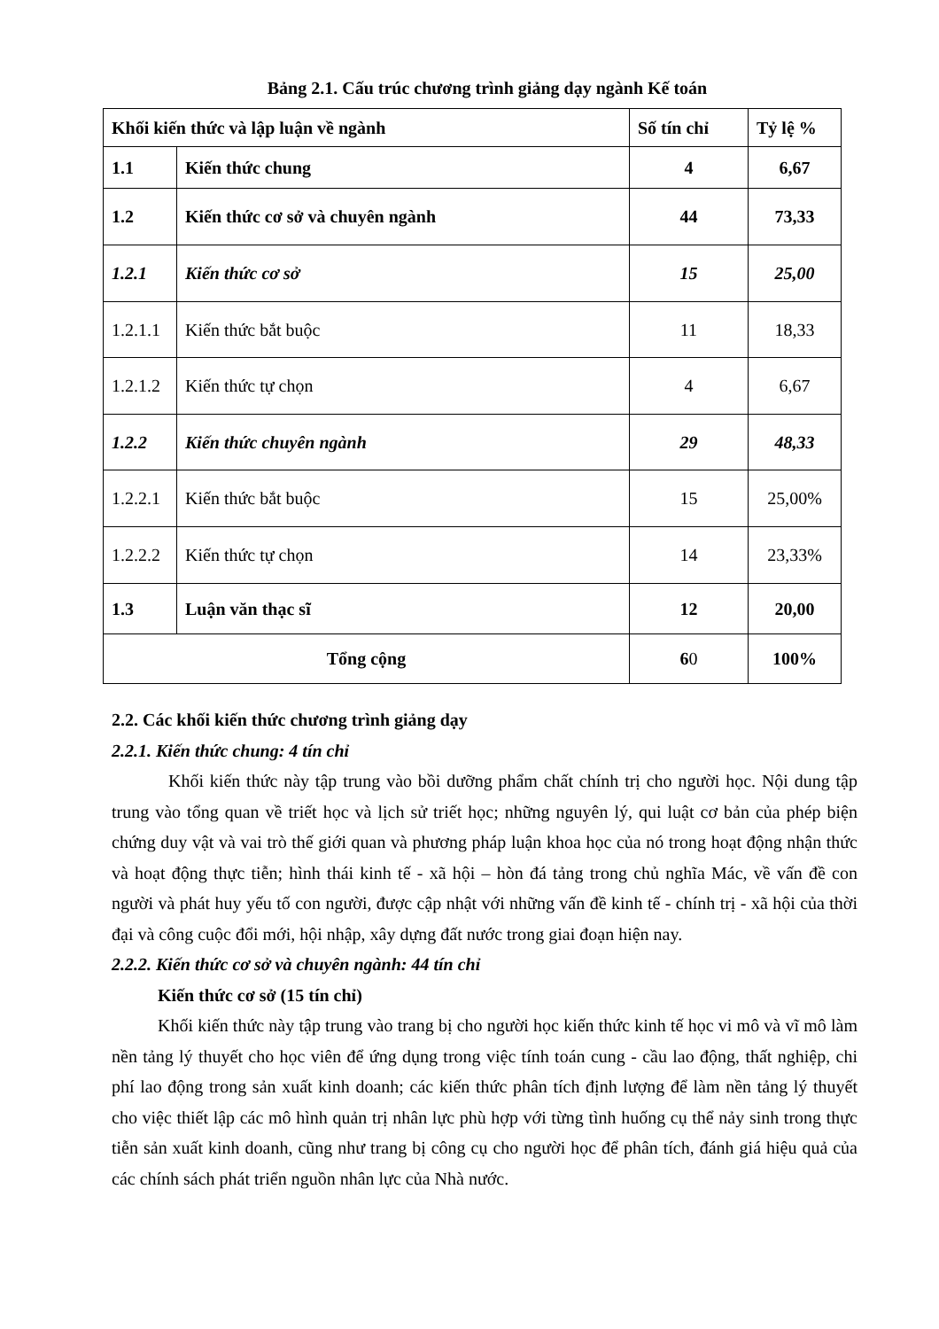Bảng 2.1. Cấu trúc chương trình giảng dạy ngành Kế toán
| Khối kiến thức và lập luận về ngành | | Số tín chỉ | Tỷ lệ % |
| --- | --- | --- | --- |
| 1.1 | Kiến thức chung | 4 | 6,67 |
| 1.2 | Kiến thức cơ sở và chuyên ngành | 44 | 73,33 |
| 1.2.1 | Kiến thức cơ sở | 15 | 25,00 |
| 1.2.1.1 | Kiến thức bắt buộc | 11 | 18,33 |
| 1.2.1.2 | Kiến thức tự chọn | 4 | 6,67 |
| 1.2.2 | Kiến thức chuyên ngành | 29 | 48,33 |
| 1.2.2.1 | Kiến thức bắt buộc | 15 | 25,00% |
| 1.2.2.2 | Kiến thức tự chọn | 14 | 23,33% |
| 1.3 | Luận văn thạc sĩ | 12 | 20,00 |
| Tổng cộng | | 6 0 | 100% |
2.2. Các khối kiến thức chương trình giảng dạy
2.2.1. Kiến thức chung: 4 tín chỉ
Khối kiến thức này tập trung vào bồi dưỡng phẩm chất chính trị cho người học. Nội dung tập trung vào tổng quan về triết học và lịch sử triết học; những nguyên lý, qui luật cơ bản của phép biện chứng duy vật và vai trò thế giới quan và phương pháp luận khoa học của nó trong hoạt động nhận thức và hoạt động thực tiễn; hình thái kinh tế - xã hội – hòn đá tảng trong chủ nghĩa Mác, về vấn đề con người và phát huy yếu tố con người, được cập nhật với những vấn đề kinh tế - chính trị - xã hội của thời đại và công cuộc đổi mới, hội nhập, xây dựng đất nước trong giai đoạn hiện nay.
2.2.2. Kiến thức cơ sở và chuyên ngành: 44 tín chỉ
Kiến thức cơ sở (15 tín chỉ)
Khối kiến thức này tập trung vào trang bị cho người học kiến thức kinh tế học vi mô và vĩ mô làm nền tảng lý thuyết cho học viên để ứng dụng trong việc tính toán cung - cầu lao động, thất nghiệp, chi phí lao động trong sản xuất kinh doanh; các kiến thức phân tích định lượng để làm nền tảng lý thuyết cho việc thiết lập các mô hình quản trị nhân lực phù hợp với từng tình huống cụ thể nảy sinh trong thực tiễn sản xuất kinh doanh, cũng như trang bị công cụ cho người học để phân tích, đánh giá hiệu quả của các chính sách phát triển nguồn nhân lực của Nhà nước.